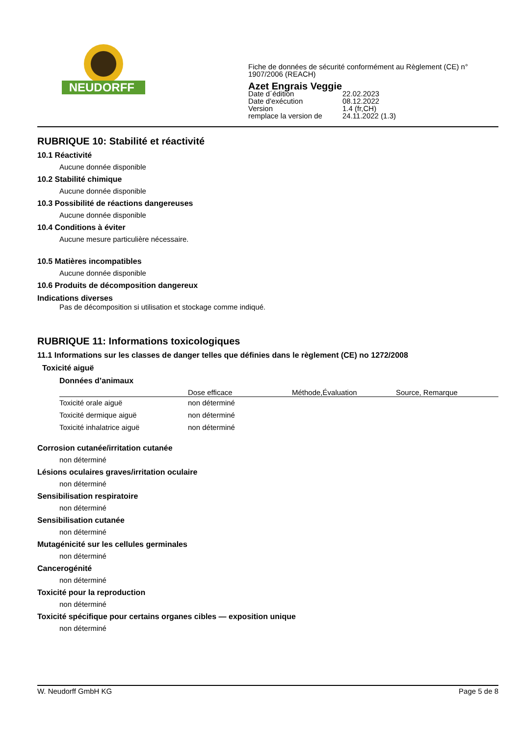NEUDORFF<sup>®</sup>
Fiche de données de sécurité conformément au Règlement (CE) n°
1907/2006 (REACH)
Azet Engrais Veggie
| Date d´édition | 22.02.2023 |
| Date d'exécution | 08.12.2022 |
| Version | 1.4 (fr,CH) |
| remplace la version de | 24.11.2022 (1.3) |
RUBRIQUE 10: Stabilité et réactivité
10.1 Réactivité
Aucune donnée disponible
10.2 Stabilité chimique
Aucune donnée disponible
10.3 Possibilité de réactions dangereuses
Aucune donnée disponible
10.4 Conditions à éviter
Aucune mesure particulière nécessaire.
10.5 Matières incompatibles
Aucune donnée disponible
10.6 Produits de décomposition dangereux
Indications diverses
Pas de décomposition si utilisation et stockage comme indiqué.
RUBRIQUE 11: Informations toxicologiques
11.1 Informations sur les classes de danger telles que définies dans le règlement (CE) no 1272/2008
Toxicité aiguë
Données d’animaux
| | Dose efficace | Méthode,Évaluation | Source, Remarque |
| --- | --- | --- | --- |
| Toxicité orale aiguë | non déterminé | | |
| Toxicité dermique aiguë | non déterminé | | |
| Toxicité inhalatrice aiguë | non déterminé | | |
Corrosion cutanée/irritation cutanée
non déterminé
Lésions oculaires graves/irritation oculaire
non déterminé
Sensibilisation respiratoire
non déterminé
Sensibilisation cutanée
non déterminé
Mutagénicité sur les cellules germinales
non déterminé
Cancerogénité
non déterminé
Toxicité pour la reproduction
non déterminé
Toxicité spécifique pour certains organes cibles — exposition unique
non déterminé
W. Neudorff GmbH KG Page 5 de 8